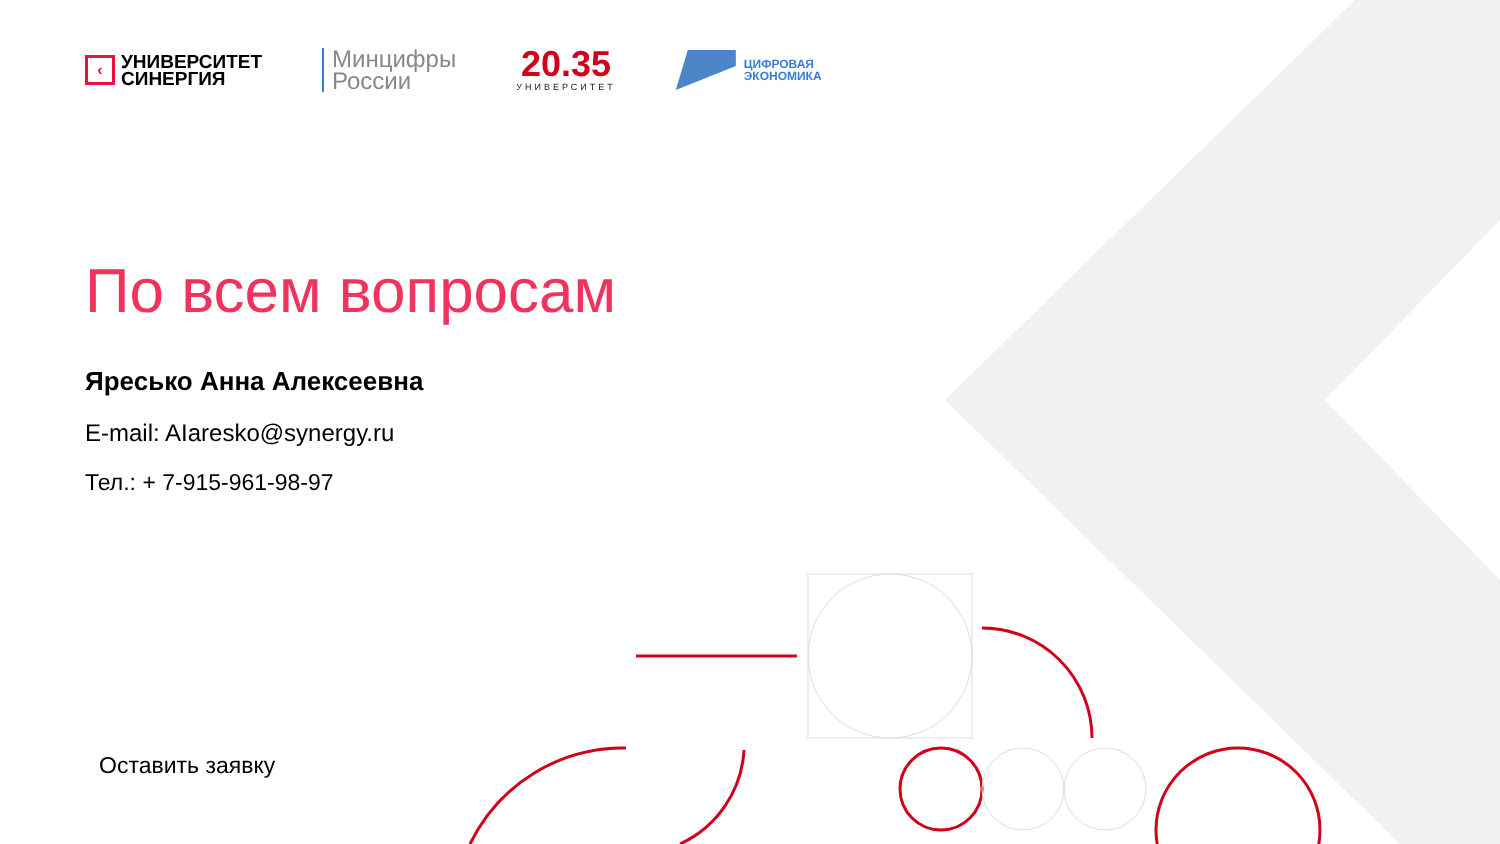‹
УНИВЕРСИТЕТ
СИНЕРГИЯ
Минцифры
России
20.35
УНИВЕРСИТЕТ
ЦИФРОВАЯ
ЭКОНОМИКА
По всем вопросам
Яресько Анна Алексеевна
E-mail: AIaresko@synergy.ru
Тел.: + 7-915-961-98-97
Оставить заявку